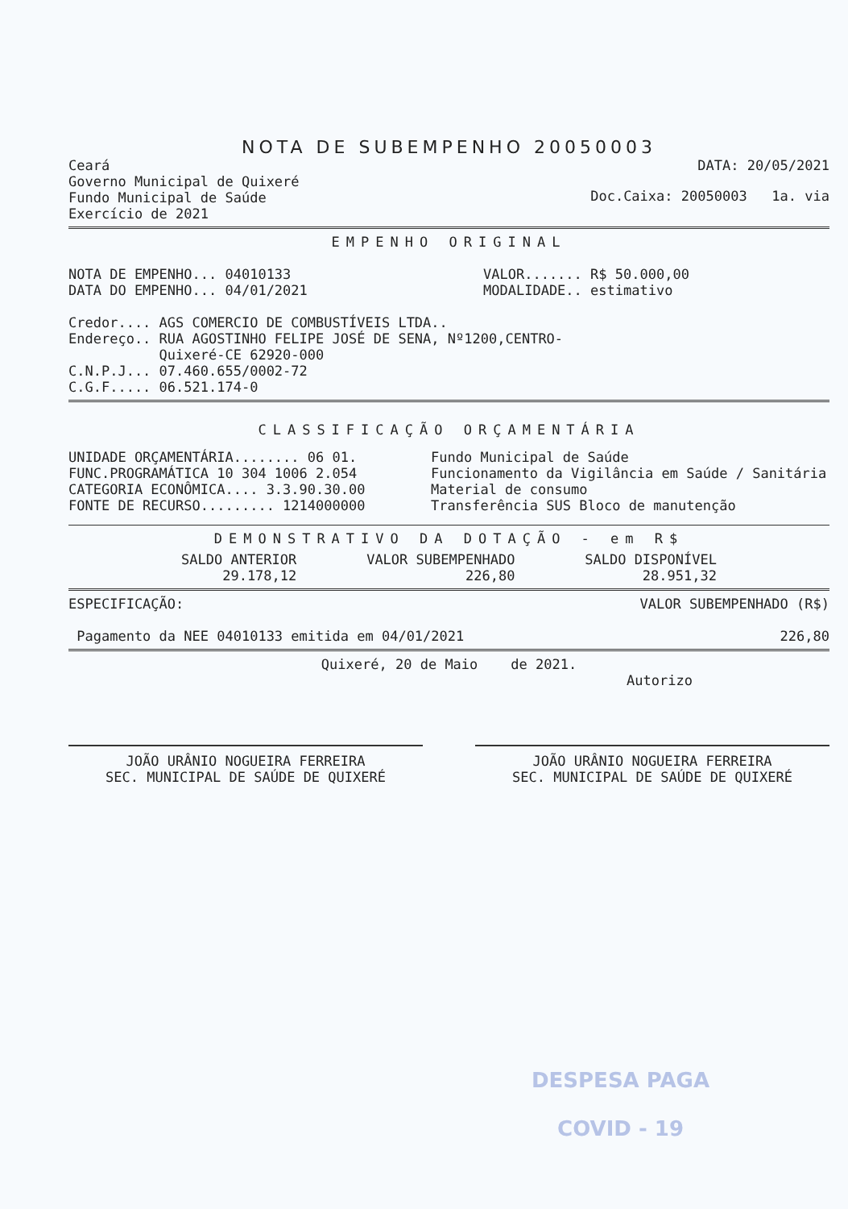NOTA DE SUBEMPENHO 20050003
Ceará
Governo Municipal de Quixeré
Fundo Municipal de Saúde
Exercício de 2021
DATA: 20/05/2021
Doc.Caixa: 20050003 1a. via
EMPENHO ORIGINAL
NOTA DE EMPENHO... 04010133
DATA DO EMPENHO... 04/01/2021
VALOR....... R$ 50.000,00
MODALIDADE.. estimativo
Credor.... AGS COMERCIO DE COMBUSTÍVEIS LTDA..
Endereço.. RUA AGOSTINHO FELIPE JOSÉ DE SENA, Nº1200,CENTRO-
Quixeré-CE 62920-000
C.N.P.J... 07.460.655/0002-72
C.G.F..... 06.521.174-0
CLASSIFICAÇÃO ORÇAMENTÁRIA
UNIDADE ORÇAMENTÁRIA........ 06 01. Fundo Municipal de Saúde FUNC.PROGRAMÁTICA 10 304 1006 2.054 Funcionamento da Vigilância em Saúde / Sanitária CATEGORIA ECONÔMICA.... 3.3.90.30.00 Material de consumo FONTE DE RECURSO......... 1214000000 Transferência SUS Bloco de manutenção
DEMONSTRATIVO DA DOTAÇÃO - em R$
SALDO ANTERIOR
29.178,12
VALOR SUBEMPENHADO
226,80
SALDO DISPONÍVEL
28.951,32
ESPECIFICAÇÃO: VALOR SUBEMPENHADO (R$)
Pagamento da NEE 04010133 emitida em 04/01/2021
226,80
Quixeré, 20 de Maio de 2021.
Autorizo
JOÃO URÂNIO NOGUEIRA FERREIRA
SEC. MUNICIPAL DE SAÚDE DE QUIXERÉ
JOÃO URÂNIO NOGUEIRA FERREIRA
SEC. MUNICIPAL DE SAÚDE DE QUIXERÉ
DESPESA PAGA
COVID - 19